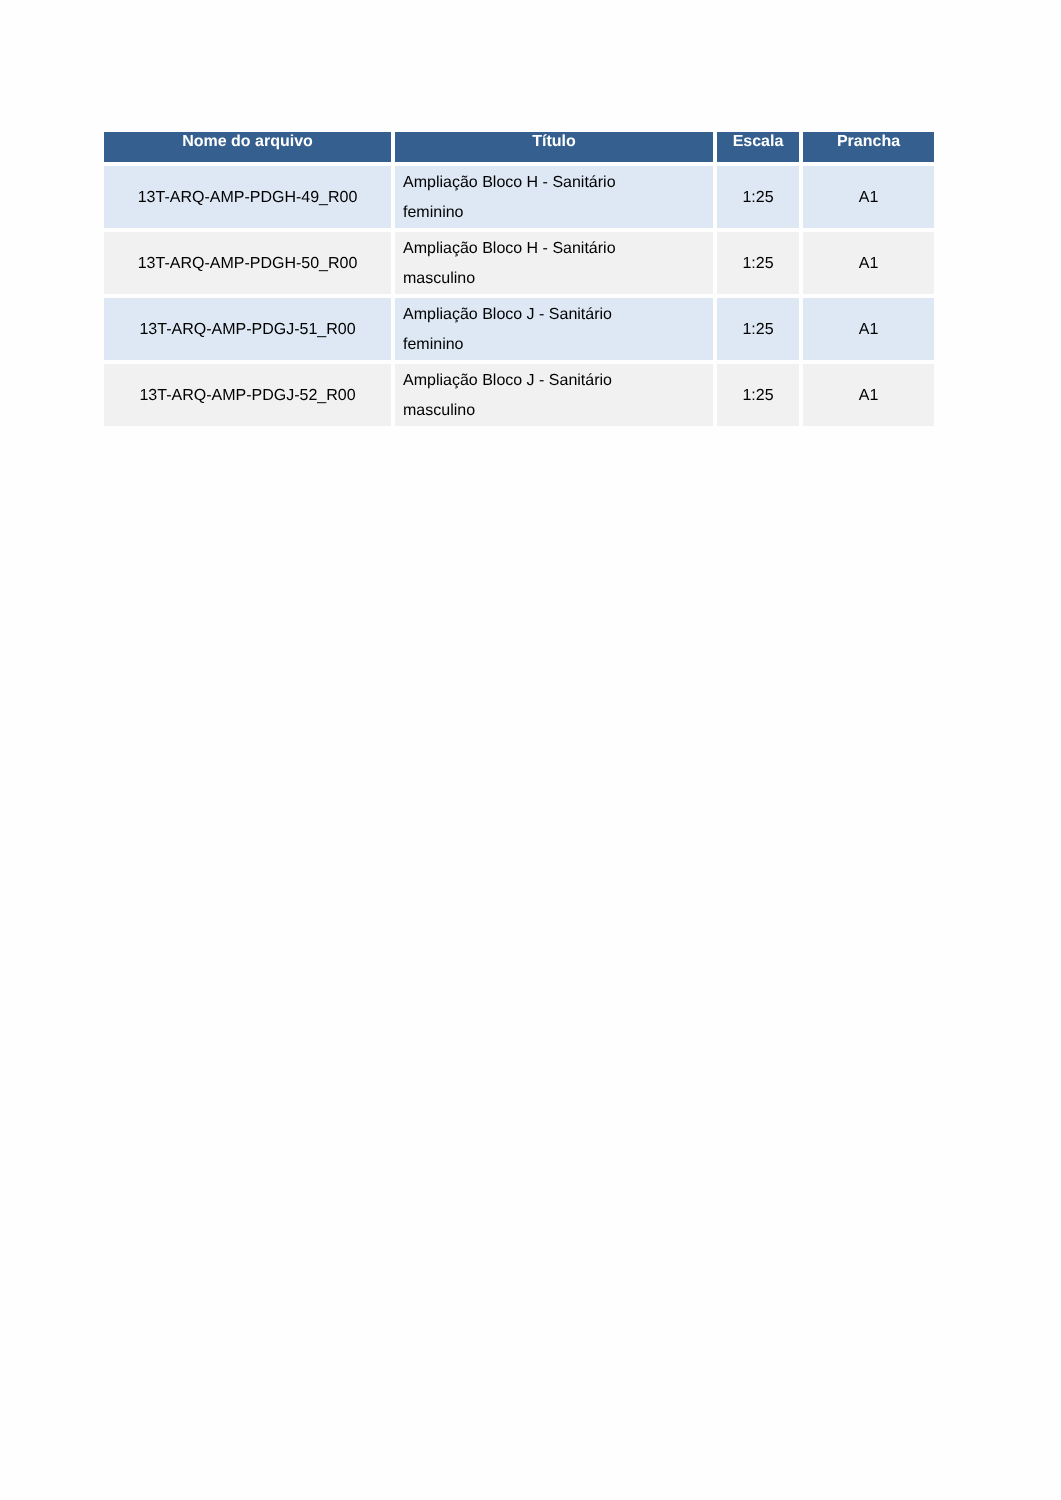| Nome do arquivo | Título | Escala | Prancha |
| --- | --- | --- | --- |
| 13T-ARQ-AMP-PDGH-49_R00 | Ampliação Bloco H - Sanitário feminino | 1:25 | A1 |
| 13T-ARQ-AMP-PDGH-50_R00 | Ampliação Bloco H - Sanitário masculino | 1:25 | A1 |
| 13T-ARQ-AMP-PDGJ-51_R00 | Ampliação Bloco J - Sanitário feminino | 1:25 | A1 |
| 13T-ARQ-AMP-PDGJ-52_R00 | Ampliação Bloco J - Sanitário masculino | 1:25 | A1 |